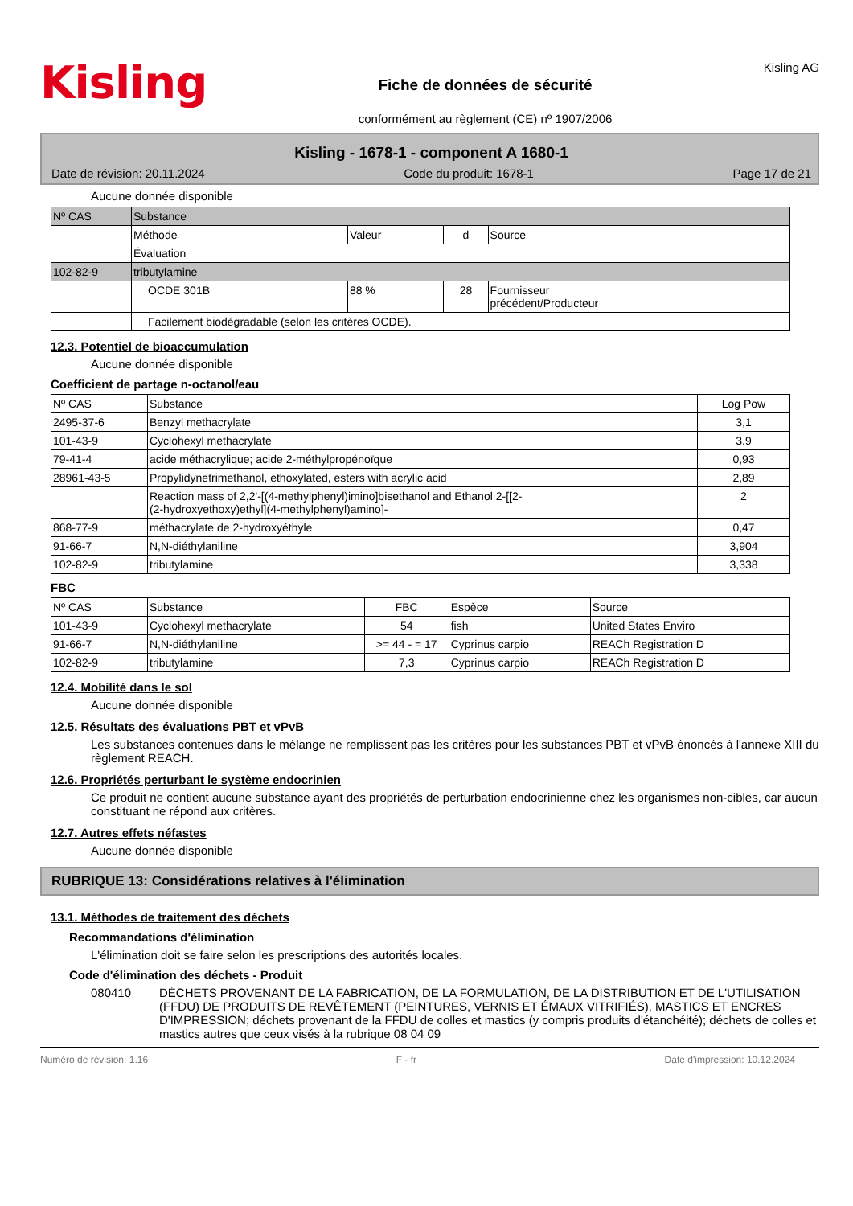Kisling
Fiche de données de sécurité
conformément au règlement (CE) nº 1907/2006
Kisling AG
Kisling - 1678-1 - component A 1680-1
Date de révision: 20.11.2024 Code du produit: 1678-1 Page 17 de 21
Aucune donnée disponible
| Nº CAS | Substance | | | |
| | Méthode | Valeur | d | Source |
| | Évaluation | | | |
| 102-82-9 | tributylamine | | | |
| | OCDE 301B | 88 % | 28 | Fournisseur précédent/Producteur |
| | Facilement biodégradable (selon les critères OCDE). | | | |
12.3. Potentiel de bioaccumulation
Aucune donnée disponible
Coefficient de partage n-octanol/eau
| Nº CAS | Substance | Log Pow |
| --- | --- | --- |
| 2495-37-6 | Benzyl methacrylate | 3,1 |
| 101-43-9 | Cyclohexyl methacrylate | 3.9 |
| 79-41-4 | acide méthacrylique; acide 2-méthylpropénoïque | 0,93 |
| 28961-43-5 | Propylidynetrimethanol, ethoxylated, esters with acrylic acid | 2,89 |
| | Reaction mass of 2,2'-[(4-methylphenyl)imino]bisethanol and Ethanol 2-[[2- (2-hydroxyethoxy)ethyl](4-methylphenyl)amino]- | 2 |
| 868-77-9 | méthacrylate de 2-hydroxyéthyle | 0,47 |
| 91-66-7 | N,N-diéthylaniline | 3,904 |
| 102-82-9 | tributylamine | 3,338 |
FBC
| Nº CAS | Substance | FBC | Espèce | Source |
| --- | --- | --- | --- | --- |
| 101-43-9 | Cyclohexyl methacrylate | 54 | fish | United States Enviro |
| 91-66-7 | N,N-diéthylaniline | >= 44 - = 17 | Cyprinus carpio | REACh Registration D |
| 102-82-9 | tributylamine | 7,3 | Cyprinus carpio | REACh Registration D |
12.4. Mobilité dans le sol
Aucune donnée disponible
12.5. Résultats des évaluations PBT et vPvB
Les substances contenues dans le mélange ne remplissent pas les critères pour les substances PBT et vPvB énoncés à l'annexe XIII du règlement REACH.
12.6. Propriétés perturbant le système endocrinien
Ce produit ne contient aucune substance ayant des propriétés de perturbation endocrinienne chez les organismes non-cibles, car aucun constituant ne répond aux critères.
12.7. Autres effets néfastes
Aucune donnée disponible
RUBRIQUE 13: Considérations relatives à l'élimination
13.1. Méthodes de traitement des déchets
Recommandations d'élimination
L'élimination doit se faire selon les prescriptions des autorités locales.
Code d'élimination des déchets - Produit
080410 DÉCHETS PROVENANT DE LA FABRICATION, DE LA FORMULATION, DE LA DISTRIBUTION ET DE L'UTILISATION (FFDU) DE PRODUITS DE REVÊTEMENT (PEINTURES, VERNIS ET ÉMAUX VITRIFIÉS), MASTICS ET ENCRES D'IMPRESSION; déchets provenant de la FFDU de colles et mastics (y compris produits d'étanchéité); déchets de colles et mastics autres que ceux visés à la rubrique 08 04 09
Numéro de révision: 1.16 F - fr Date d'impression: 10.12.2024